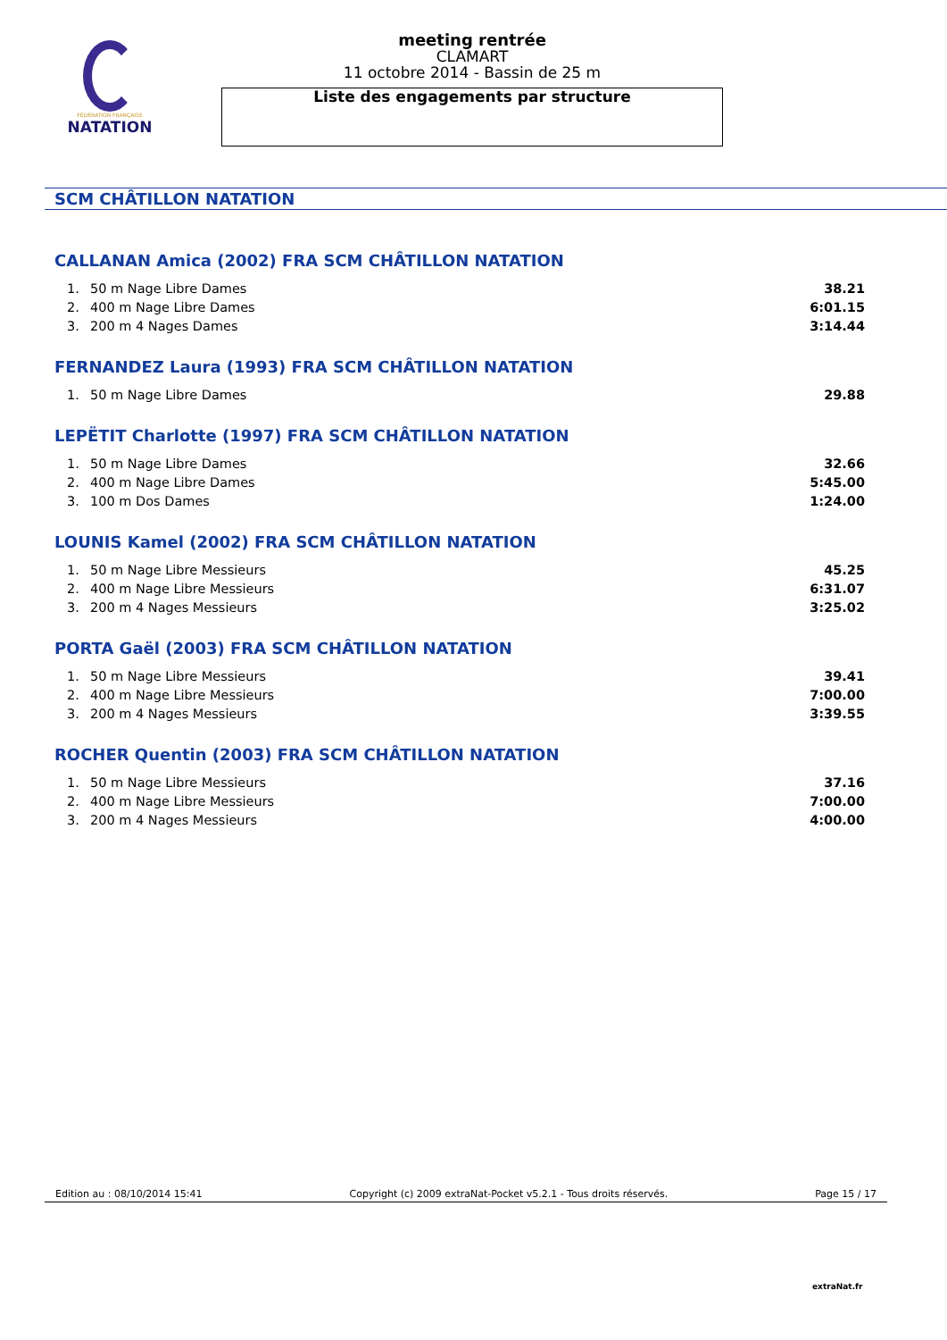FÉDÉRATION FRANÇAISE
NATATION
meeting rentrée
CLAMART
11 octobre 2014 - Bassin de 25 m
Liste des engagements par structure
SCM CHÂTILLON NATATION
CALLANAN Amica (2002) FRA SCM CHÂTILLON NATATION
| 1. | 50 m Nage Libre Dames | 38.21 |
| 2. | 400 m Nage Libre Dames | 6:01.15 |
| 3. | 200 m 4 Nages Dames | 3:14.44 |
FERNANDEZ Laura (1993) FRA SCM CHÂTILLON NATATION
| 1. | 50 m Nage Libre Dames | 29.88 |
LEPËTIT Charlotte (1997) FRA SCM CHÂTILLON NATATION
| 1. | 50 m Nage Libre Dames | 32.66 |
| 2. | 400 m Nage Libre Dames | 5:45.00 |
| 3. | 100 m Dos Dames | 1:24.00 |
LOUNIS Kamel (2002) FRA SCM CHÂTILLON NATATION
| 1. | 50 m Nage Libre Messieurs | 45.25 |
| 2. | 400 m Nage Libre Messieurs | 6:31.07 |
| 3. | 200 m 4 Nages Messieurs | 3:25.02 |
PORTA Gaël (2003) FRA SCM CHÂTILLON NATATION
| 1. | 50 m Nage Libre Messieurs | 39.41 |
| 2. | 400 m Nage Libre Messieurs | 7:00.00 |
| 3. | 200 m 4 Nages Messieurs | 3:39.55 |
ROCHER Quentin (2003) FRA SCM CHÂTILLON NATATION
| 1. | 50 m Nage Libre Messieurs | 37.16 |
| 2. | 400 m Nage Libre Messieurs | 7:00.00 |
| 3. | 200 m 4 Nages Messieurs | 4:00.00 |
Edition au : 08/10/2014 15:41 Copyright (c) 2009 extraNat-Pocket v5.2.1 - Tous droits réservés. Page 15 / 17
extraNat.fr